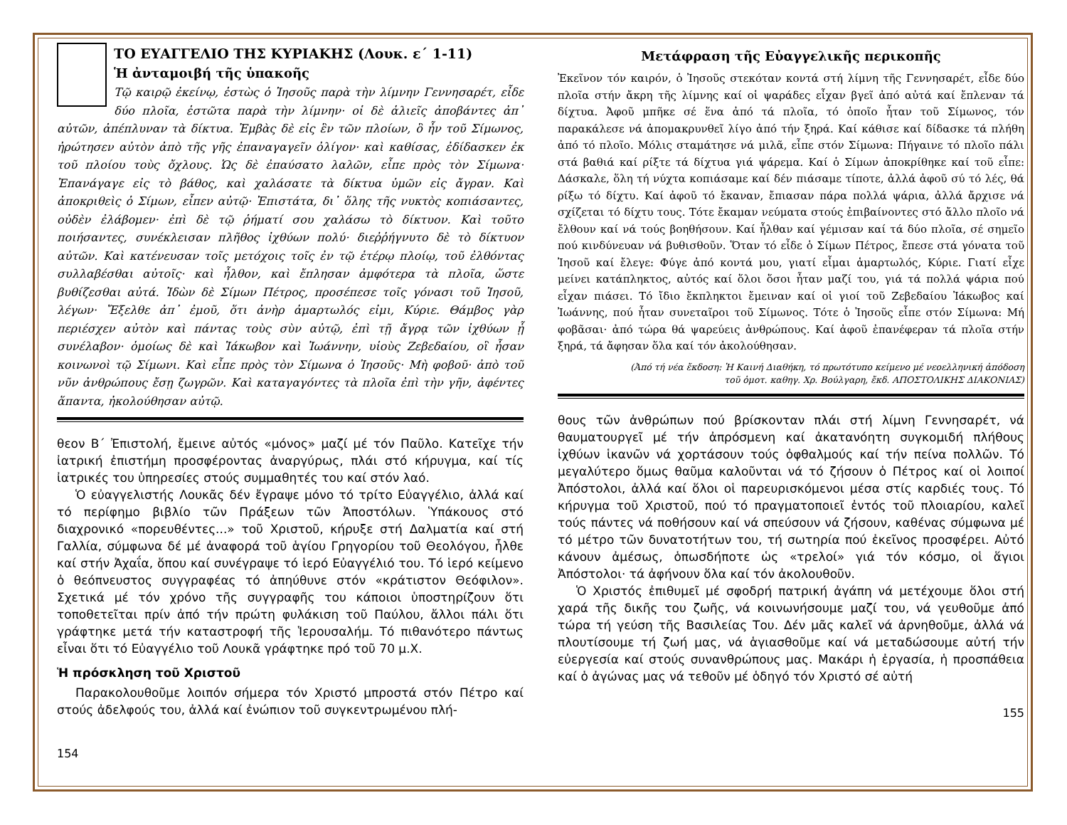ΤΟ ΕΥΑΓΓΕΛΙΟ ΤΗΣ ΚΥΡΙΑΚΗΣ (Λουκ. ε΄ 1-11)
Ἡ ἀνταμοιβή τῆς ὑπακοῆς
Τῷ καιρῷ ἐκείνῳ, ἑστὼς ὁ Ἰησοῦς παρὰ τὴν λίμνην Γεννησαρέτ, εἶδε δύο πλοῖα, ἑστῶτα παρὰ τὴν λίμνην· οἱ δὲ ἁλιεῖς ἀποβάντες ἀπ᾽ αὐτῶν, ἀπέπλυναν τὰ δίκτυα. Ἐμβὰς δὲ εἰς ἓν τῶν πλοίων, ὃ ἦν τοῦ Σίμωνος, ἠρώτησεν αὐτὸν ἀπὸ τῆς γῆς ἐπαναγαγεῖν ὀλίγον· καὶ καθίσας, ἐδίδασκεν ἐκ τοῦ πλοίου τοὺς ὄχλους. Ὡς δὲ ἐπαύσατο λαλῶν, εἶπε πρὸς τὸν Σίμωνα· Ἐπανάγαγε εἰς τὸ βάθος, καὶ χαλάσατε τὰ δίκτυα ὑμῶν εἰς ἄγραν. Καὶ ἀποκριθεὶς ὁ Σίμων, εἶπεν αὐτῷ· Ἐπιστάτα, δι᾽ ὅλης τῆς νυκτὸς κοπιάσαντες, οὐδὲν ἐλάβομεν· ἐπὶ δὲ τῷ ῥήματί σου χαλάσω τὸ δίκτυον. Καὶ τοῦτο ποιήσαντες, συνέκλεισαν πλῆθος ἰχθύων πολύ· διεῤῥήγνυτο δὲ τὸ δίκτυον αὐτῶν. Καὶ κατένευσαν τοῖς μετόχοις τοῖς ἐν τῷ ἑτέρῳ πλοίῳ, τοῦ ἐλθόντας συλλαβέσθαι αὐτοῖς· καὶ ἦλθον, καὶ ἔπλησαν ἀμφότερα τὰ πλοῖα, ὥστε βυθίζεσθαι αὐτά. Ἰδὼν δὲ Σίμων Πέτρος, προσέπεσε τοῖς γόνασι τοῦ Ἰησοῦ, λέγων· Ἔξελθε ἀπ᾽ ἐμοῦ, ὅτι ἀνὴρ ἁμαρτωλός εἰμι, Κύριε. Θάμβος γὰρ περιέσχεν αὐτὸν καὶ πάντας τοὺς σὺν αὐτῷ, ἐπὶ τῇ ἄγρᾳ τῶν ἰχθύων ᾗ συνέλαβον· ὁμοίως δὲ καὶ Ἰάκωβον καὶ Ἰωάννην, υἱοὺς Ζεβεδαίου, οἳ ἦσαν κοινωνοὶ τῷ Σίμωνι. Καὶ εἶπε πρὸς τὸν Σίμωνα ὁ Ἰησοῦς· Μὴ φοβοῦ· ἀπὸ τοῦ νῦν ἀνθρώπους ἔσῃ ζωγρῶν. Καὶ καταγαγόντες τὰ πλοῖα ἐπὶ τὴν γῆν, ἀφέντες ἅπαντα, ἠκολούθησαν αὐτῷ.
θεον Β΄ Ἐπιστολή, ἔμεινε αὐτός «μόνος» μαζί μέ τόν Παῦλο. Κατεῖχε τήν ἰατρική ἐπιστήμη προσφέροντας ἀναργύρως, πλάι στό κήρυγμα, καί τίς ἰατρικές του ὑπηρεσίες στούς συμμαθητές του καί στόν λαό.
Ὁ εὐαγγελιστής Λουκᾶς δέν ἔγραψε μόνο τό τρίτο Εὐαγγέλιο, ἀλλά καί τό περίφημο βιβλίο τῶν Πράξεων τῶν Ἀποστόλων. Ὑπάκουος στό διαχρονικό «πορευθέντες...» τοῦ Χριστοῦ, κήρυξε στή Δαλματία καί στή Γαλλία, σύμφωνα δέ μέ ἀναφορά τοῦ ἁγίου Γρηγορίου τοῦ Θεολόγου, ἦλθε καί στήν Ἀχαΐα, ὅπου καί συνέγραψε τό ἱερό Εὐαγγέλιό του. Τό ἱερό κείμενο ὁ θεόπνευστος συγγραφέας τό ἀπηύθυνε στόν «κράτιστον Θεόφιλον». Σχετικά μέ τόν χρόνο τῆς συγγραφῆς του κάποιοι ὑποστηρίζουν ὅτι τοποθετεῖται πρίν ἀπό τήν πρώτη φυλάκιση τοῦ Παύλου, ἄλλοι πάλι ὅτι γράφτηκε μετά τήν καταστροφή τῆς Ἱερουσαλήμ. Τό πιθανότερο πάντως εἶναι ὅτι τό Εὐαγγέλιο τοῦ Λουκᾶ γράφτηκε πρό τοῦ 70 μ.Χ.
Ἡ πρόσκληση τοῦ Χριστοῦ
Παρακολουθοῦμε λοιπόν σήμερα τόν Χριστό μπροστά στόν Πέτρο καί στούς ἀδελφούς του, ἀλλά καί ἐνώπιον τοῦ συγκεντρωμένου πλή-
154
Μετάφραση τῆς Εὐαγγελικῆς περικοπῆς
Ἐκεῖνον τόν καιρόν, ὁ Ἰησοῦς στεκόταν κοντά στή λίμνη τῆς Γεννησαρέτ, εἶδε δύο πλοῖα στήν ἄκρη τῆς λίμνης καί οἱ ψαράδες εἶχαν βγεῖ ἀπό αὐτά καί ἔπλεναν τά δίχτυα. Ἀφοῦ μπῆκε σέ ἕνα ἀπό τά πλοῖα, τό ὁποῖο ἦταν τοῦ Σίμωνος, τόν παρακάλεσε νά ἀπομακρυνθεῖ λίγο ἀπό τήν ξηρά. Καί κάθισε καί δίδασκε τά πλήθη ἀπό τό πλοῖο. Μόλις σταμάτησε νά μιλᾶ, εἶπε στόν Σίμωνα: Πήγαινε τό πλοῖο πάλι στά βαθιά καί ρίξτε τά δίχτυα γιά ψάρεμα. Καί ὁ Σίμων ἀποκρίθηκε καί τοῦ εἶπε: Δάσκαλε, ὅλη τή νύχτα κοπιάσαμε καί δέν πιάσαμε τίποτε, ἀλλά ἀφοῦ σύ τό λές, θά ρίξω τό δίχτυ. Καί ἀφοῦ τό ἔκαναν, ἔπιασαν πάρα πολλά ψάρια, ἀλλά ἄρχισε νά σχίζεται τό δίχτυ τους. Τότε ἔκαμαν νεύματα στούς ἐπιβαίνοντες στό ἄλλο πλοῖο νά ἔλθουν καί νά τούς βοηθήσουν. Καί ἦλθαν καί γέμισαν καί τά δύο πλοῖα, σέ σημεῖο πού κινδύνευαν νά βυθισθοῦν. Ὅταν τό εἶδε ὁ Σίμων Πέτρος, ἔπεσε στά γόνατα τοῦ Ἰησοῦ καί ἔλεγε: Φύγε ἀπό κοντά μου, γιατί εἶμαι ἁμαρτωλός, Κύριε. Γιατί εἶχε μείνει κατάπληκτος, αὐτός καί ὅλοι ὅσοι ἦταν μαζί του, γιά τά πολλά ψάρια πού εἶχαν πιάσει. Τό ἴδιο ἔκπληκτοι ἔμειναν καί οἱ γιοί τοῦ Ζεβεδαίου Ἰάκωβος καί Ἰωάννης, πού ἦταν συνεταῖροι τοῦ Σίμωνος. Τότε ὁ Ἰησοῦς εἶπε στόν Σίμωνα: Μή φοβᾶσαι· ἀπό τώρα θά ψαρεύεις ἀνθρώπους. Καί ἀφοῦ ἐπανέφεραν τά πλοῖα στήν ξηρά, τά ἄφησαν ὅλα καί τόν ἀκολούθησαν.
(Ἀπό τή νέα ἔκδοση: Ἡ Καινή Διαθήκη, τό πρωτότυπο κείμενο μέ νεοελληνική ἀπόδοση
τοῦ ὁμοτ. καθηγ. Χρ. Βούλγαρη, ἔκδ. ΑΠΟΣΤΟΛΙΚΗΣ ΔΙΑΚΟΝΙΑΣ)
θους τῶν ἀνθρώπων πού βρίσκονταν πλάι στή λίμνη Γεννησαρέτ, νά θαυματουργεῖ μέ τήν ἀπρόσμενη καί ἀκατανόητη συγκομιδή πλήθους ἰχθύων ἱκανῶν νά χορτάσουν τούς ὀφθαλμούς καί τήν πείνα πολλῶν. Τό μεγαλύτερο ὅμως θαῦμα καλοῦνται νά τό ζήσουν ὁ Πέτρος καί οἱ λοιποί Ἀπόστολοι, ἀλλά καί ὅλοι οἱ παρευρισκόμενοι μέσα στίς καρδιές τους. Τό κήρυγμα τοῦ Χριστοῦ, πού τό πραγματοποιεῖ ἐντός τοῦ πλοιαρίου, καλεῖ τούς πάντες νά ποθήσουν καί νά σπεύσουν νά ζήσουν, καθένας σύμφωνα μέ τό μέτρο τῶν δυνατοτήτων του, τή σωτηρία πού ἐκεῖνος προσφέρει. Αὐτό κάνουν ἀμέσως, ὁπωσδήποτε ὡς «τρελοί» γιά τόν κόσμο, οἱ ἅγιοι Ἀπόστολοι· τά ἀφήνουν ὅλα καί τόν ἀκολουθοῦν.
Ὁ Χριστός ἐπιθυμεῖ μέ σφοδρή πατρική ἀγάπη νά μετέχουμε ὅλοι στή χαρά τῆς δικῆς του ζωῆς, νά κοινωνήσουμε μαζί του, νά γευθοῦμε ἀπό τώρα τή γεύση τῆς Βασιλείας Του. Δέν μᾶς καλεῖ νά ἀρνηθοῦμε, ἀλλά νά πλουτίσουμε τή ζωή μας, νά ἁγιασθοῦμε καί νά μεταδώσουμε αὐτή τήν εὐεργεσία καί στούς συνανθρώπους μας. Μακάρι ἡ ἐργασία, ἡ προσπάθεια καί ὁ ἀγώνας μας νά τεθοῦν μέ ὁδηγό τόν Χριστό σέ αὐτή
155